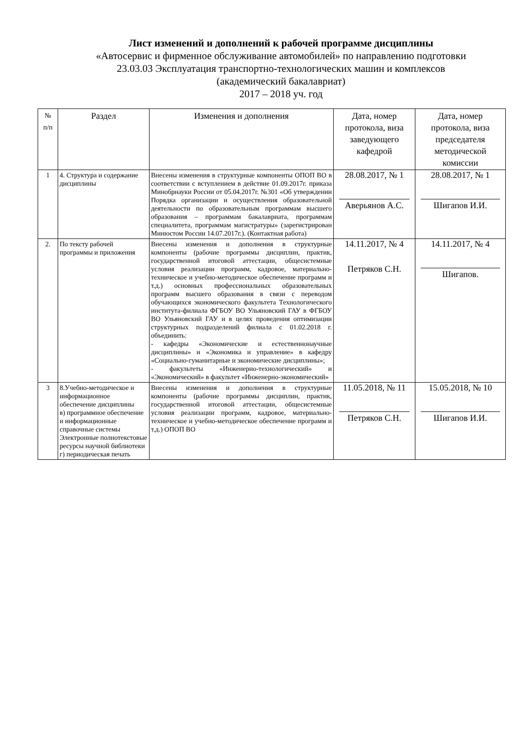Лист изменений и дополнений к рабочей программе дисциплины
«Автосервис и фирменное обслуживание автомобилей» по направлению подготовки
23.03.03 Эксплуатация транспортно-технологических машин и комплексов
(академический бакалавриат)
2017 – 2018 уч. год
| № п/п | Раздел | Изменения и дополнения | Дата, номер протокола, виза заведующего кафедрой | Дата, номер протокола, виза председателя методической комиссии |
| --- | --- | --- | --- | --- |
| 1 | 4. Структура и содержание дисциплины | Внесены изменения в структурные компоненты ОПОП ВО в соответствии с вступлением в действие 01.09.2017г. приказа Минобрнауки России от 05.04.2017г. №301 «Об утверждении Порядка организации и осуществления образовательной деятельности по образовательным программам высшего образования – программам бакалавриата, программам специалитета, программам магистратуры» (зарегистрирован Минюстом России 14.07.2017г.). (Контактная работа) | 28.08.2017, № 1 Аверьянов А.С. | 28.08.2017, № 1 Шигапов И.И. |
| 2. | По тексту рабочей программы и приложения | Внесены изменения и дополнения в структурные компоненты (рабочие программы дисциплин, практик, государственной итоговой аттестации, общесистемные условия реализации программ, кадровое, материально-техническое и учебно-методическое обеспечение программ и т.д.) основных профессиональных образовательных программ высшего образования в связи с переводом обучающихся экономического факультета Технологического института-филиала ФГБОУ ВО Ульяновский ГАУ в ФГБОУ ВО Ульяновский ГАУ и в целях проведения оптимизации структурных подразделений филиала с 01.02.2018 г. объединить: - кафедры «Экономические и естественнонаучные дисциплины» и «Экономика и управление» в кафедру «Социально-гуманитарные и экономические дисциплины»; - факультеты «Инженерно-технологический» и «Экономический» в факультет «Инженерно-экономический» | 14.11.2017, № 4 Петряков С.Н. | 14.11.2017, № 4 Шигапов. |
| 3 | 8.Учебно-методическое и информационное обеспечение дисциплины в) программное обеспечение и информационные справочные системы Электронные полнотекстовые ресурсы научной библиотеки г) периодическая печать | Внесены изменения и дополнения в структурные компоненты (рабочие программы дисциплин, практик, государственной итоговой аттестации, общесистемные условия реализации программ, кадровое, материально-техническое и учебно-методическое обеспечение программ и т.д.) ОПОП ВО | 11.05.2018, № 11 Петряков С.Н. | 15.05.2018, № 10 Шигапов И.И. |